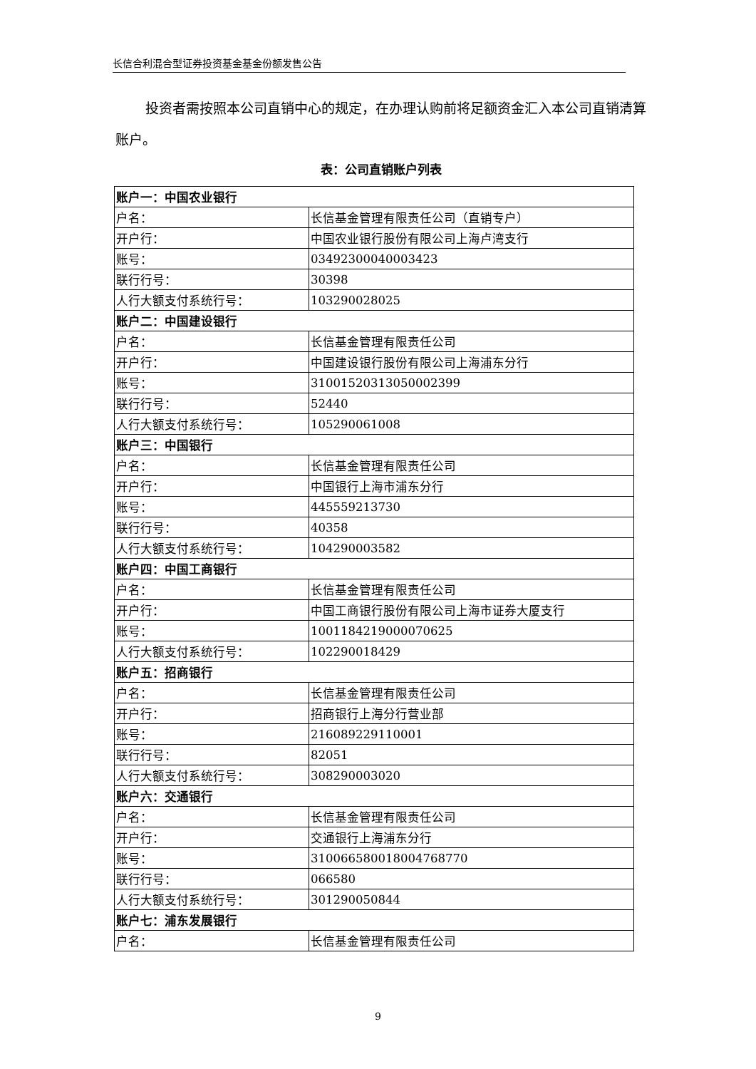长信合利混合型证券投资基金基金份额发售公告
投资者需按照本公司直销中心的规定，在办理认购前将足额资金汇入本公司直销清算账户。
表：公司直销账户列表
| 账户一：中国农业银行 | |
| 户名： | 长信基金管理有限责任公司（直销专户） |
| 开户行： | 中国农业银行股份有限公司上海卢湾支行 |
| 账号： | 03492300040003423 |
| 联行行号： | 30398 |
| 人行大额支付系统行号： | 103290028025 |
| 账户二：中国建设银行 | |
| 户名： | 长信基金管理有限责任公司 |
| 开户行： | 中国建设银行股份有限公司上海浦东分行 |
| 账号： | 31001520313050002399 |
| 联行行号： | 52440 |
| 人行大额支付系统行号： | 105290061008 |
| 账户三：中国银行 | |
| 户名： | 长信基金管理有限责任公司 |
| 开户行： | 中国银行上海市浦东分行 |
| 账号： | 445559213730 |
| 联行行号： | 40358 |
| 人行大额支付系统行号： | 104290003582 |
| 账户四：中国工商银行 | |
| 户名： | 长信基金管理有限责任公司 |
| 开户行： | 中国工商银行股份有限公司上海市证券大厦支行 |
| 账号： | 1001184219000070625 |
| 人行大额支付系统行号： | 102290018429 |
| 账户五：招商银行 | |
| 户名： | 长信基金管理有限责任公司 |
| 开户行： | 招商银行上海分行营业部 |
| 账号： | 216089229110001 |
| 联行行号： | 82051 |
| 人行大额支付系统行号： | 308290003020 |
| 账户六：交通银行 | |
| 户名： | 长信基金管理有限责任公司 |
| 开户行： | 交通银行上海浦东分行 |
| 账号： | 310066580018004768770 |
| 联行行号： | 066580 |
| 人行大额支付系统行号： | 301290050844 |
| 账户七：浦东发展银行 | |
| 户名： | 长信基金管理有限责任公司 |
9